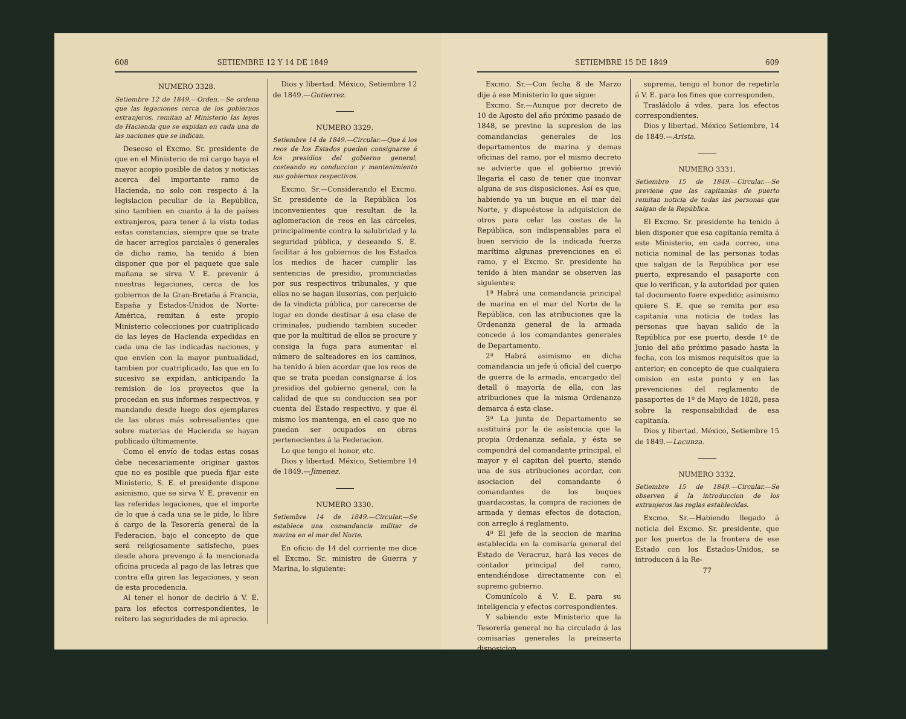608 SETIEMBRE 12 Y 14 DE 1849
NUMERO 3328.
Setiembre 12 de 1849.—Orden.—Se ordena que las legaciones cerca de los gobiernos extranjeros, remitan al Ministerio las leyes de Hacienda que se expidan en cada una de las naciones que se indican.
Deseoso el Excmo. Sr. presidente de que en el Ministerio de mi cargo haya el mayor acopio posible de datos y noticias acerca del importante ramo de Hacienda, no solo con respecto á la legislacion peculiar de la República, sino tambien en cuanto á la de países extranjeros, para tener á la vista todas estas constancias, siempre que se trate de hacer arreglos parciales ó generales de dicho ramo, ha tenido á bien disponer que por el paquete que sale mañana se sirva V. E. prevenir á nuestras legaciones, cerca de los gobiernos de la Gran-Bretaña á Francia, España y Estados-Unidos de Norte-América, remitan á este propio Ministerio colecciones por cuatriplicado de las leyes de Hacienda expedidas en cada una de las indicadas naciones, y que envíen con la mayor puntualidad, tambien por cuatriplicado, las que en lo sucesivo se expidan, anticipando la remision de los proyectos que la procedan en sus informes respectivos, y mandando desde luego dos ejemplares de las obras más sobresalientes que sobre materias de Hacienda se hayan publicado últimamente.
Como el envío de todas estas cosas debe necesariamente originar gastos que no es posible que pueda fijar este Ministerio, S. E. el presidente dispone asimismo, que se sirva V. E. prevenir en las referidas legaciones, que el importe de lo que á cada una se le pide, lo libre á cargo de la Tesorería general de la Federacion, bajo el concepto de que será religiosamente satisfecho, pues desde ahora prevengo á la mencionada oficina proceda al pago de las letras que contra ella giren las legaciones, y sean de esta procedencia.
Al tener el honor de decirlo á V. E. para los efectos correspondientes, le reitero las seguridades de mi aprecio.
Dios y libertad. México, Setiembre 12 de 1849.—Gutierrez.
NUMERO 3329.
Setiembre 14 de 1849.—Circular.—Que á los reos de los Estados puedan consignarse á los presidios del gobierno general, costeando su conduccion y mantenimiento sus gobiernos respectivos.
Excmo. Sr.—Considerando el Excmo. Sr. presidente de la República los inconvenientes que resultan de la aglomeracion de reos en las cárceles, principalmente contra la salubridad y la seguridad pública, y deseando S. E. facilitar á los gobiernos de los Estados los medios de hacer cumplir las sentencias de presidio, pronunciadas por sus respectivos tribunales, y que ellas no se hagan ilusorias, con perjuicio de la vindicta pública, por carecerse de lugar en donde destinar á esa clase de criminales, pudiendo tambien suceder que por la multitud de ellos se procure y consiga la fuga para aumentar el número de salteadores en los caminos, ha tenido á bien acordar que los reos de que se trata puedan consignarse á los presidios del gobierno general, con la calidad de que su conduccion sea por cuenta del Estado respectivo, y que él mismo los mantenga, en el caso que no puedan ser ocupados en obras pertenecientes á la Federacion.
Lo que tengo el honor, etc.
Dios y libertad. México, Setiembre 14 de 1849.—Jimenez.
NUMERO 3330.
Setiembre 14 de 1849.—Circular.—Se establece una comandancia militar de marina en el mar del Norte.
En oficio de 14 del corriente me dice el Excmo. Sr. ministro de Guerra y Marina, lo siguiente:
SETIEMBRE 15 DE 1849 609
Excmo. Sr.—Con fecha 8 de Marzo dije á ese Ministerio lo que sigue:
Excmo. Sr.—Aunque por decreto de 10 de Agosto del año próximo pasado de 1848, se previno la supresion de las comandancias generales de los departamentos de marina y demas oficinas del ramo, por el mismo decreto se advierte que el gobierno previó llegaria el caso de tener que inonvar alguna de sus disposiciones. Así es que, habiendo ya un buque en el mar del Norte, y dispuéstose la adquisicion de otros para celar las costas de la República, son indispensables para el buen servicio de la indicada fuerza marítima algunas prevenciones en el ramo, y el Excmo. Sr. presidente ha tenido á bien mandar se observen las siguientes:
1ª Habrá una comandancia principal de marina en el mar del Norte de la República, con las atribuciones que la Ordenanza general de la armada concede á los comandantes generales de Departamento.
2ª Habrá asimismo en dicha comandancia un jefe ú oficial del cuerpo de guerra de la armada, encargado del detall ó mayoría de ella, con las atribuciones que la misma Ordenanza demarca á esta clase.
3ª La junta de Departamento se sustituirá por la de asistencia que la propia Ordenanza señala, y ésta se compondrá del comandante principal, el mayor y el capitan del puerto, siendo una de sus atribuciones acordar, con asociacion del comandante ó comandantes de los buques guardacostas, la compra de raciones de armada y demas efectos de dotacion, con arreglo á reglamento.
4ª El jefe de la seccion de marina establecida en la comisaría general del Estado de Veracruz, hará las veces de contador principal del ramo, entendiéndose directamente con el supremo gobierno.
Comunícolo á V. E. para su inteligencia y efectos correspondientes.
Y sabiendo este Ministerio que la Tesorería general no ha circulado á las comisarías generales la preinserta disposicion
suprema, tengo el honor de repetirla á V. E. para los fines que corresponden.
Trasládolo á vdes. para los efectos correspondientes.
Dios y libertad. México Setiembre, 14 de 1849.—Arista.
NUMERO 3331.
Setiembre 15 de 1849.—Circular.—Se previene que las capitanías de puerto remitan noticia de todas las personas que salgan de la República.
El Excmo. Sr. presidente ha tenido á bien disponer que esa capitanía remita á este Ministerio, en cada correo, una noticia nominal de las personas todas que salgan de la República por ese puerto, expresando el pasaporte con que lo verifican, y la autoridad por quien tal documento fuere expedido; asimismo quiere S. E. que se remita por esa capitanía una noticia de todas las personas que hayan salido de la República por ese puerto, desde 1º de Junio del año próximo pasado hasta la fecha, con los mismos requisitos que la anterior; en concepto de que cualquiera omision en este punto y en las prevenciones del reglamento de pasaportes de 1º de Mayo de 1828, pesa sobre la responsabilidad de esa capitanía.
Dios y libertad. México, Setiembre 15 de 1849.—Lacunza.
NUMERO 3332.
Setiembre 15 de 1849.—Circular.—Se observen á la introduccion de los extranjeros las reglas establecidas.
Excmo. Sr.—Habiendo llegado á noticia del Excmo. Sr. presidente, que por los puertos de la frontera de ese Estado con los Estados-Unidos, se introducen á la Re-
77